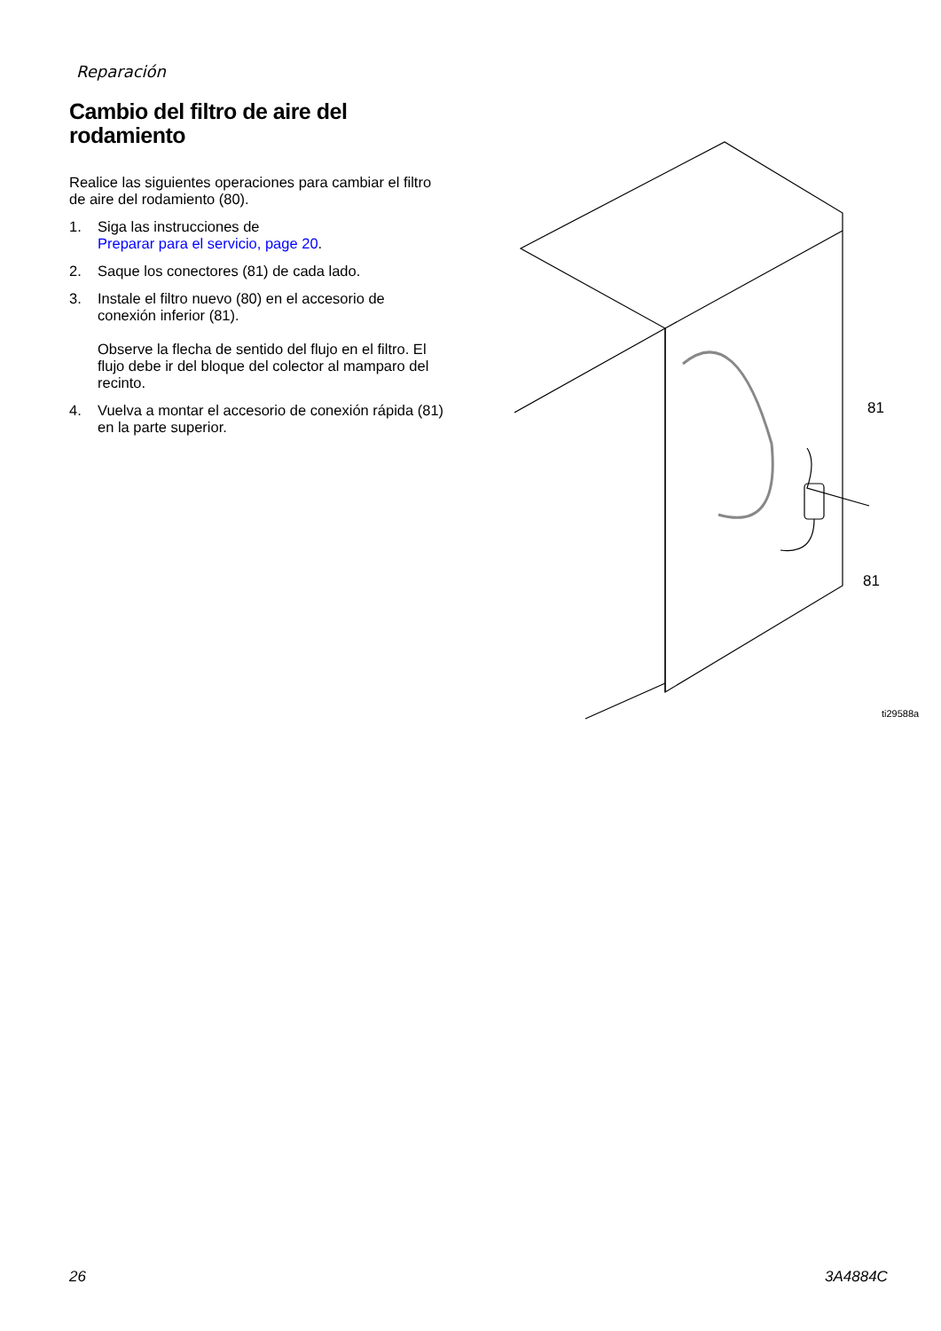Reparación
Cambio del filtro de aire del rodamiento
Realice las siguientes operaciones para cambiar el filtro de aire del rodamiento (80).
1. Siga las instrucciones de
Preparar para el servicio, page 20.
2. Saque los conectores (81) de cada lado.
3. Instale el filtro nuevo (80) en el accesorio de conexión inferior (81).
Observe la flecha de sentido del flujo en el filtro. El flujo debe ir del bloque del colector al mamparo del recinto.
4. Vuelva a montar el accesorio de conexión rápida (81) en la parte superior.
81
81
ti29588a
26 3A4884C